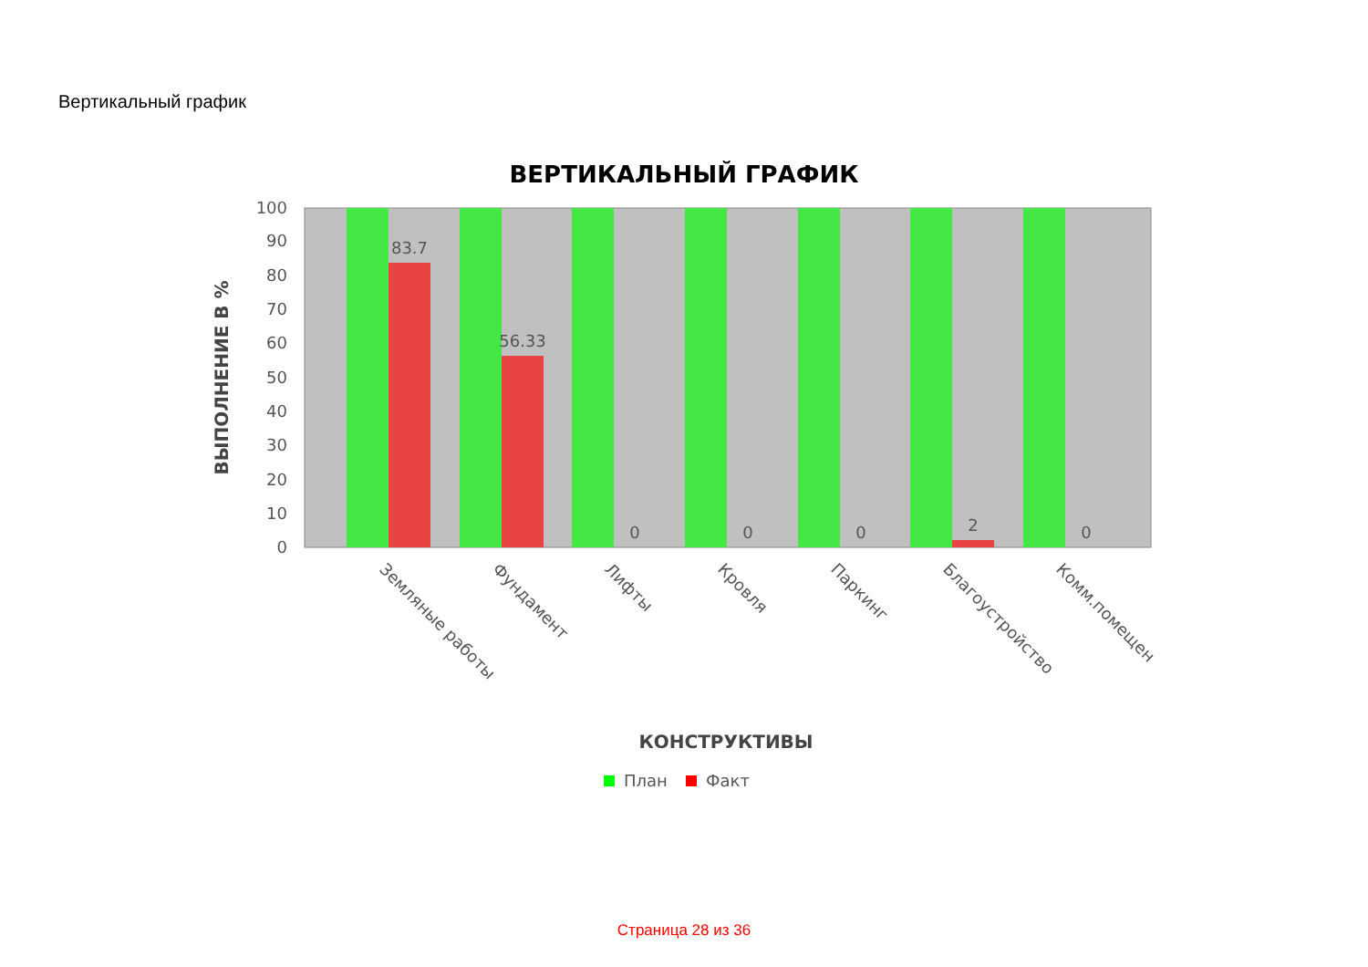Вертикальный график
ВЕРТИКАЛЬНЫЙ ГРАФИК
0
10
20
30
40
50
60
70
80
90
100
83.7
56.33
0
0
0
2
0
ВЫПОЛНЕНИЕ В %
Земляные работы
Фундамент
Лифты
Кровля
Паркинг
Благоустройство
Комм.помещен
КОНСТРУКТИВЫ
План
Факт
Страница 28 из 36